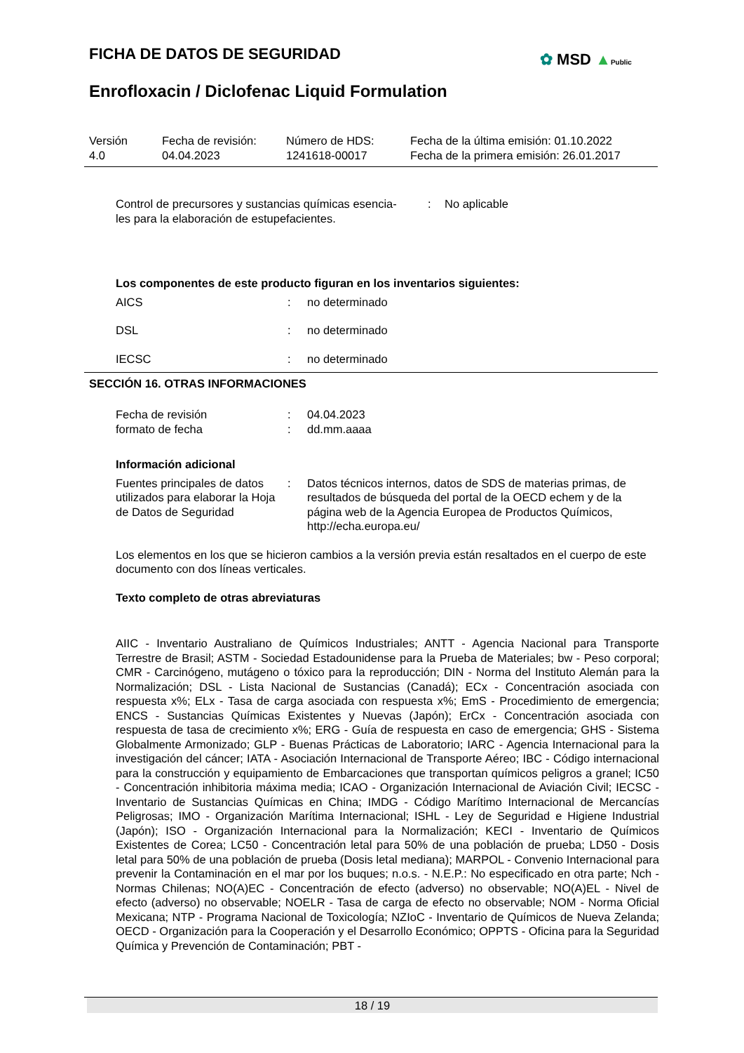FICHA DE DATOS DE SEGURIDAD ✿ MSD ▲Public
Enrofloxacin / Diclofenac Liquid Formulation
Versión
4.0
Fecha de revisión:
04.04.2023
Número de HDS:
1241618-00017
Fecha de la última emisión: 01.10.2022
Fecha de la primera emisión: 26.01.2017
Control de precursores y sustancias químicas esencia-
les para la elaboración de estupefacientes.
: No aplicable
Los componentes de este producto figuran en los inventarios siguientes:
AICS : no determinado
DSL : no determinado
IECSC : no determinado
SECCIÓN 16. OTRAS INFORMACIONES
Fecha de revisión : 04.04.2023
formato de fecha : dd.mm.aaaa
Información adicional
Fuentes principales de datos utilizados para elaborar la Hoja de Datos de Seguridad
: Datos técnicos internos, datos de SDS de materias primas, de resultados de búsqueda del portal de la OECD echem y de la página web de la Agencia Europea de Productos Químicos, http://echa.europa.eu/
Los elementos en los que se hicieron cambios a la versión previa están resaltados en el cuerpo de este documento con dos líneas verticales.
Texto completo de otras abreviaturas
AIIC - Inventario Australiano de Químicos Industriales; ANTT - Agencia Nacional para Transporte Terrestre de Brasil; ASTM - Sociedad Estadounidense para la Prueba de Materiales; bw - Peso corporal; CMR - Carcinógeno, mutágeno o tóxico para la reproducción; DIN - Norma del Instituto Alemán para la Normalización; DSL - Lista Nacional de Sustancias (Canadá); ECx - Concentración asociada con respuesta x%; ELx - Tasa de carga asociada con respuesta x%; EmS - Procedimiento de emergencia; ENCS - Sustancias Químicas Existentes y Nuevas (Japón); ErCx - Concentración asociada con respuesta de tasa de crecimiento x%; ERG - Guía de respuesta en caso de emergencia; GHS - Sistema Globalmente Armonizado; GLP - Buenas Prácticas de Laboratorio; IARC - Agencia Internacional para la investigación del cáncer; IATA - Asociación Internacional de Transporte Aéreo; IBC - Código internacional para la construcción y equipamiento de Embarcaciones que transportan químicos peligros a granel; IC50 - Concentración inhibitoria máxima media; ICAO - Organización Internacional de Aviación Civil; IECSC - Inventario de Sustancias Químicas en China; IMDG - Código Marítimo Internacional de Mercancías Peligrosas; IMO - Organización Marítima Internacional; ISHL - Ley de Seguridad e Higiene Industrial (Japón); ISO - Organización Internacional para la Normalización; KECI - Inventario de Químicos Existentes de Corea; LC50 - Concentración letal para 50% de una población de prueba; LD50 - Dosis letal para 50% de una población de prueba (Dosis letal mediana); MARPOL - Convenio Internacional para prevenir la Contaminación en el mar por los buques; n.o.s. - N.E.P.: No especificado en otra parte; Nch - Normas Chilenas; NO(A)EC - Concentración de efecto (adverso) no observable; NO(A)EL - Nivel de efecto (adverso) no observable; NOELR - Tasa de carga de efecto no observable; NOM - Norma Oficial Mexicana; NTP - Programa Nacional de Toxicología; NZIoC - Inventario de Químicos de Nueva Zelanda; OECD - Organización para la Cooperación y el Desarrollo Económico; OPPTS - Oficina para la Seguridad Química y Prevención de Contaminación; PBT -
18 / 19